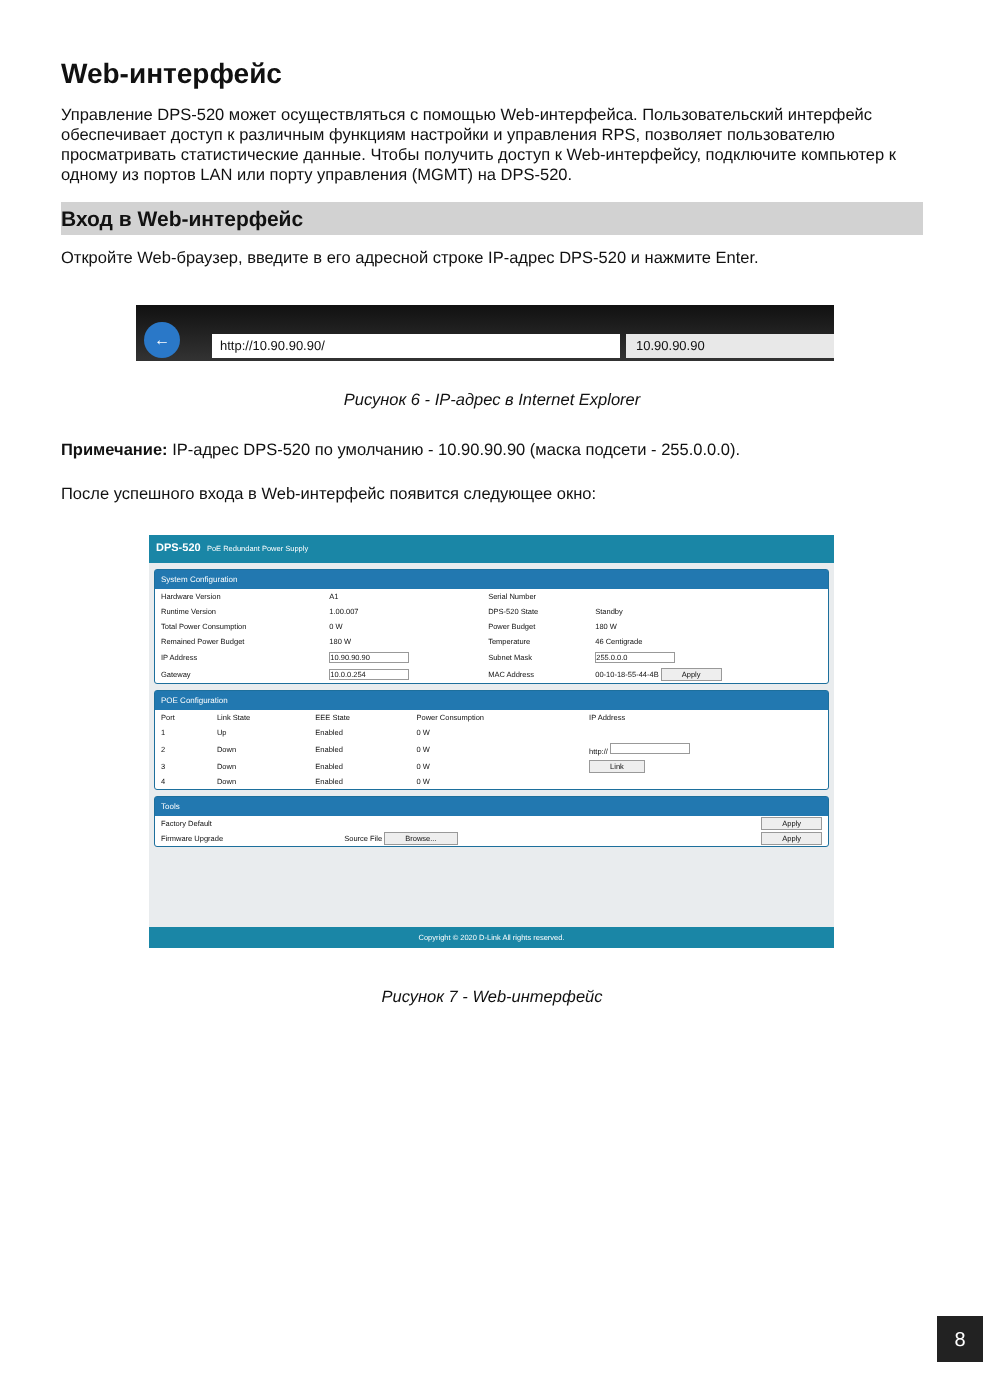Web-интерфейс
Управление DPS-520 может осуществляться с помощью Web-интерфейса. Пользовательский интерфейс обеспечивает доступ к различным функциям настройки и управления RPS, позволяет пользователю просматривать статистические данные. Чтобы получить доступ к Web-интерфейсу, подключите компьютер к одному из портов LAN или порту управления (MGMT) на DPS-520.
Вход в Web-интерфейс
Откройте Web-браузер, введите в его адресной строке IP-адрес DPS-520 и нажмите Enter.
← http://10.90.90.90/ 10.90.90.90
Рисунок 6 - IP-адрес в Internet Explorer
Примечание: IP-адрес DPS-520 по умолчанию - 10.90.90.90 (маска подсети - 255.0.0.0).
После успешного входа в Web-интерфейс появится следующее окно:
DPS-520 PoE Redundant Power Supply
System Configuration
| Hardware Version | A1 | Serial Number | |
| Runtime Version | 1.00.007 | DPS-520 State | Standby |
| Total Power Consumption | 0 W | Power Budget | 180 W |
| Remained Power Budget | 180 W | Temperature | 46 Centigrade |
| IP Address | 10.90.90.90 | Subnet Mask | 255.0.0.0 |
| Gateway | 10.0.0.254 | MAC Address | 00-10-18-55-44-4B Apply |
POE Configuration
| Port | Link State | EEE State | Power Consumption | IP Address |
| --- | --- | --- | --- | --- |
| 1 | Up | Enabled | 0 W | |
| 2 | Down | Enabled | 0 W | http:// |
| 3 | Down | Enabled | 0 W | Link |
| 4 | Down | Enabled | 0 W | |
Tools
| Factory Default | | Apply |
| Firmware Upgrade | Source File Browse... | Apply |
Copyright © 2020 D-Link All rights reserved.
Рисунок 7 - Web-интерфейс
8